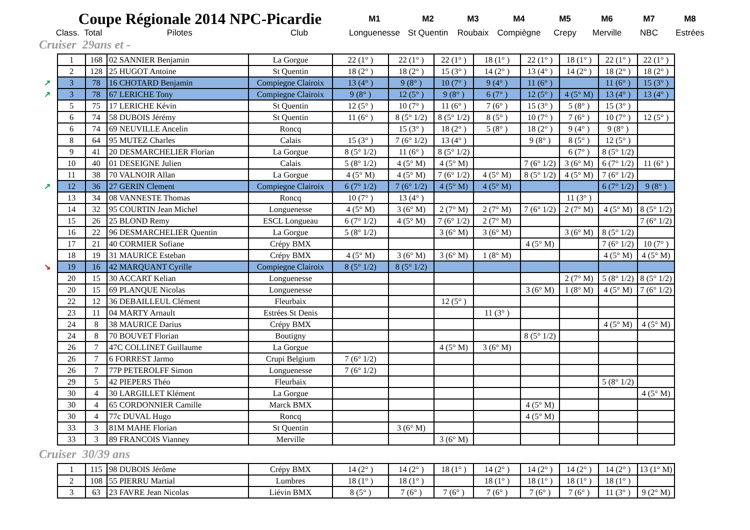| Coupe Régionale 2014 NPC-Picardie | | | | M1 | M2 | M3 | M4 | M5 | M6 | M7 | M8 |
| Class. | Total | Pilotes | Club | Longuenesse | St Quentin | Roubaix | Compiègne | Crepy | Merville | NBC | Estrées |
Cruiser 29ans et -
| 1 | 168 | 02 SANNIER Benjamin | La Gorgue | 22 (1° ) | 22 (1° ) | 22 (1° ) | 18 (1° ) | 22 (1° ) | 18 (1° ) | 22 (1° ) | 22 (1° ) |
| 2 | 128 | 25 HUGOT Antoine | St Quentin | 18 (2° ) | 18 (2° ) | 15 (3° ) | 14 (2° ) | 13 (4° ) | 14 (2° ) | 18 (2° ) | 18 (2° ) |
| ↗ 3 | 78 | 16 CHOTARD Benjamin | Compiegne Clairoix | 13 (4° ) | 9 (8° ) | 10 (7° ) | 9 (4° ) | 11 (6° ) | | 11 (6° ) | 15 (3° ) |
| ↗ 3 | 78 | 67 LERICHE Tony | Compiegne Clairoix | 9 (8° ) | 12 (5° ) | 9 (8° ) | 6 (7° ) | 12 (5° ) | 4 (5° M) | 13 (4° ) | 13 (4° ) |
| 5 | 75 | 17 LERICHE Kévin | St Quentin | 12 (5° ) | 10 (7° ) | 11 (6° ) | 7 (6° ) | 15 (3° ) | 5 (8° ) | 15 (3° ) | |
| 6 | 74 | 58 DUBOIS Jérémy | St Quentin | 11 (6° ) | 8 (5° 1/2) | 8 (5° 1/2) | 8 (5° ) | 10 (7° ) | 7 (6° ) | 10 (7° ) | 12 (5° ) |
| 6 | 74 | 69 NEUVILLE Ancelin | Roncq | | 15 (3° ) | 18 (2° ) | 5 (8° ) | 18 (2° ) | 9 (4° ) | 9 (8° ) | |
| 8 | 64 | 95 MUTEZ Charles | Calais | 15 (3° ) | 7 (6° 1/2) | 13 (4° ) | | 9 (8° ) | 8 (5° ) | 12 (5° ) | |
| 9 | 41 | 20 DESMARCHELIER Florian | La Gorgue | 8 (5° 1/2) | 11 (6° ) | 8 (5° 1/2) | | | 6 (7° ) | 8 (5° 1/2) | |
| 10 | 40 | 01 DESEIGNE Julien | Calais | 5 (8° 1/2) | 4 (5° M) | 4 (5° M) | | 7 (6° 1/2) | 3 (6° M) | 6 (7° 1/2) | 11 (6° ) |
| 11 | 38 | 70 VALNOIR Allan | La Gorgue | 4 (5° M) | 4 (5° M) | 7 (6° 1/2) | 4 (5° M) | 8 (5° 1/2) | 4 (5° M) | 7 (6° 1/2) | |
| ↗ 12 | 36 | 27 GERIN Clement | Compiegne Clairoix | 6 (7° 1/2) | 7 (6° 1/2) | 4 (5° M) | 4 (5° M) | | | 6 (7° 1/2) | 9 (8° ) |
| 13 | 34 | 08 VANNESTE Thomas | Roncq | 10 (7° ) | 13 (4° ) | | | | 11 (3° ) | | |
| 14 | 32 | 95 COURTIN Jean Michel | Longuenesse | 4 (5° M) | 3 (6° M) | 2 (7° M) | 2 (7° M) | 7 (6° 1/2) | 2 (7° M) | 4 (5° M) | 8 (5° 1/2) |
| 15 | 26 | 25 BLOND Remy | ESCL Longueau | 6 (7° 1/2) | 4 (5° M) | 7 (6° 1/2) | 2 (7° M) | | | | 7 (6° 1/2) |
| 16 | 22 | 96 DESMARCHELIER Quentin | La Gorgue | 5 (8° 1/2) | | 3 (6° M) | 3 (6° M) | | 3 (6° M) | 8 (5° 1/2) | |
| 17 | 21 | 40 CORMIER Sofiane | Crépy BMX | | | | | 4 (5° M) | | 7 (6° 1/2) | 10 (7° ) |
| 18 | 19 | 31 MAURICE Esteban | Crépy BMX | 4 (5° M) | 3 (6° M) | 3 (6° M) | 1 (8° M) | | | 4 (5° M) | 4 (5° M) |
| ↘ 19 | 16 | 42 MARQUANT Cyrille | Compiegne Clairoix | 8 (5° 1/2) | 8 (5° 1/2) | | | | | | |
| 20 | 15 | 30 ACCART Kelian | Longuenesse | | | | | | 2 (7° M) | 5 (8° 1/2) | 8 (5° 1/2) |
| 20 | 15 | 69 PLANQUE Nicolas | Longuenesse | | | | | 3 (6° M) | 1 (8° M) | 4 (5° M) | 7 (6° 1/2) |
| 22 | 12 | 36 DEBAILLEUL Clément | Fleurbaix | | | 12 (5° ) | | | | | |
| 23 | 11 | 04 MARTY Arnault | Estrées St Denis | | | | 11 (3° ) | | | | |
| 24 | 8 | 38 MAURICE Darius | Crépy BMX | | | | | | | 4 (5° M) | 4 (5° M) |
| 24 | 8 | 70 BOUVET Florian | Boutigny | | | | | 8 (5° 1/2) | | | |
| 26 | 7 | 47C COLLINET Guillaume | La Gorgue | | | 4 (5° M) | 3 (6° M) | | | | |
| 26 | 7 | 6 FORREST Jarmo | Crupi Belgium | 7 (6° 1/2) | | | | | | | |
| 26 | 7 | 77P PETEROLFF Simon | Longuenesse | 7 (6° 1/2) | | | | | | | |
| 29 | 5 | 42 PIEPERS Théo | Fleurbaix | | | | | | | 5 (8° 1/2) | |
| 30 | 4 | 30 LARGILLET Klément | La Gorgue | | | | | | | | 4 (5° M) |
| 30 | 4 | 65 CORDONNIER Camille | Marck BMX | | | | | 4 (5° M) | | | |
| 30 | 4 | 77c DUVAL Hugo | Roncq | | | | | 4 (5° M) | | | |
| 33 | 3 | 81M MAHE Florian | St Quentin | | 3 (6° M) | | | | | | |
| 33 | 3 | 89 FRANCOIS Vianney | Merville | | | 3 (6° M) | | | | | |
Cruiser 30/39 ans
| 1 | 115 | 98 DUBOIS Jérôme | Crépy BMX | 14 (2° ) | 14 (2° ) | 18 (1° ) | 14 (2° ) | 14 (2° ) | 14 (2° ) | 14 (2° ) | 13 (1° M) |
| 2 | 108 | 55 PIERRU Martial | Lumbres | 18 (1° ) | 18 (1° ) | | 18 (1° ) | 18 (1° ) | 18 (1° ) | 18 (1° ) | |
| 3 | 63 | 23 FAVRE Jean Nicolas | Liévin BMX | 8 (5° ) | 7 (6° ) | 7 (6° ) | 7 (6° ) | 7 (6° ) | 7 (6° ) | 11 (3° ) | 9 (2° M) |